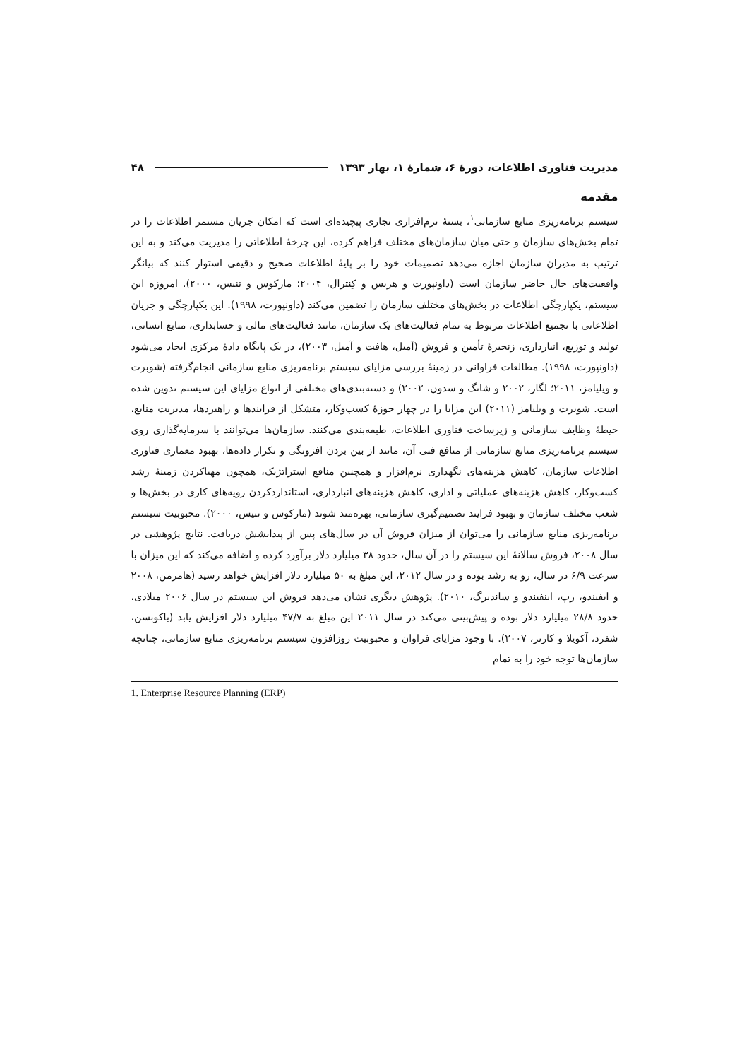مدیریت فناوری اطلاعات، دورهٔ ۶، شمارهٔ ۱، بهار ۱۳۹۳ ۴۸
مقدمه
سیستم برنامه‌ریزی منابع سازمانی<sup>۱</sup>، بستهٔ نرم‌افزاری تجاری پیچیده‌ای است که امکان جریان مستمر اطلاعات را در تمام بخش‌های سازمان و حتی میان سازمان‌های مختلف فراهم کرده، این چرخهٔ اطلاعاتی را مدیریت می‌کند و به این ترتیب به مدیران سازمان اجازه می‌دهد تصمیمات خود را بر پایهٔ اطلاعات صحیح و دقیقی استوار کنند که بیانگر واقعیت‌های حال حاضر سازمان است (داونپورت و هریس و کِنترال، ۲۰۰۴؛ مارکوس و تنیس، ۲۰۰۰). امروزه این سیستم، یکپارچگی اطلاعات در بخش‌های مختلف سازمان را تضمین می‌کند (داونپورت، ۱۹۹۸). این یکپارچگی و جریان اطلاعاتی با تجمیع اطلاعات مربوط به تمام فعالیت‌های یک سازمان، مانند فعالیت‌های مالی و حسابداری، منابع انسانی، تولید و توزیع، انبارداری، زنجیرهٔ تأمین و فروش (آمبل، هافت و آمبل، ۲۰۰۳)، در یک پایگاه دادهٔ مرکزی ایجاد می‌شود (داونپورت، ۱۹۹۸). مطالعات فراوانی در زمینهٔ بررسی مزایای سیستم برنامه‌ریزی منابع سازمانی انجام‌گرفته (شوبرت و ویلیامز، ۲۰۱۱؛ لگار، ۲۰۰۲ و شانگ و سدون، ۲۰۰۲) و دسته‌بندی‌های مختلفی از انواع مزایای این سیستم تدوین شده است. شوبرت و ویلیامز (۲۰۱۱) این مزایا را در چهار حوزهٔ کسب‌وکار، متشکل از فرایندها و راهبردها، مدیریت منابع، حیطهٔ وظایف سازمانی و زیرساخت فناوری اطلاعات، طبقه‌بندی می‌کنند. سازمان‌ها می‌توانند با سرمایه‌گذاری روی سیستم برنامه‌ریزی منابع سازمانی از منافع فنی آن، مانند از بین بردن افزونگی و تکرار داده‌ها، بهبود معماری فناوری اطلاعات سازمان، کاهش هزینه‌های نگهداری نرم‌افزار و همچنین منافع استراتژیک، همچون مهیاکردن زمینهٔ رشد کسب‌وکار، کاهش هزینه‌های عملیاتی و اداری، کاهش هزینه‌های انبارداری، استانداردکردن رویه‌های کاری در بخش‌ها و شعب مختلف سازمان و بهبود فرایند تصمیم‌گیری سازمانی، بهره‌مند شوند (مارکوس و تنیس، ۲۰۰۰). محبوبیت سیستم برنامه‌ریزی منابع سازمانی را می‌توان از میزان فروش آن در سال‌های پس از پیدایشش دریافت. نتایج پژوهشی در سال ۲۰۰۸، فروش سالانهٔ این سیستم را در آن سال، حدود ۳۸ میلیارد دلار برآورد کرده و اضافه می‌کند که این میزان با سرعت ۶/۹ در سال، رو به رشد بوده و در سال ۲۰۱۲، این مبلغ به ۵۰ میلیارد دلار افزایش خواهد رسید (هامرمن، ۲۰۰۸ و ایفیندو، رپ، اینفیندو و ساندبرگ، ۲۰۱۰). پژوهش دیگری نشان می‌دهد فروش این سیستم در سال ۲۰۰۶ میلادی، حدود ۲۸/۸ میلیارد دلار بوده و پیش‌بینی می‌کند در سال ۲۰۱۱ این مبلغ به ۴۷/۷ میلیارد دلار افزایش یابد (یاکوبسن، شفرد، آکویلا و کارتر، ۲۰۰۷). با وجود مزایای فراوان و محبوبیت روزافزون سیستم برنامه‌ریزی منابع سازمانی، چنانچه سازمان‌ها توجه خود را به تمام
1. Enterprise Resource Planning (ERP)